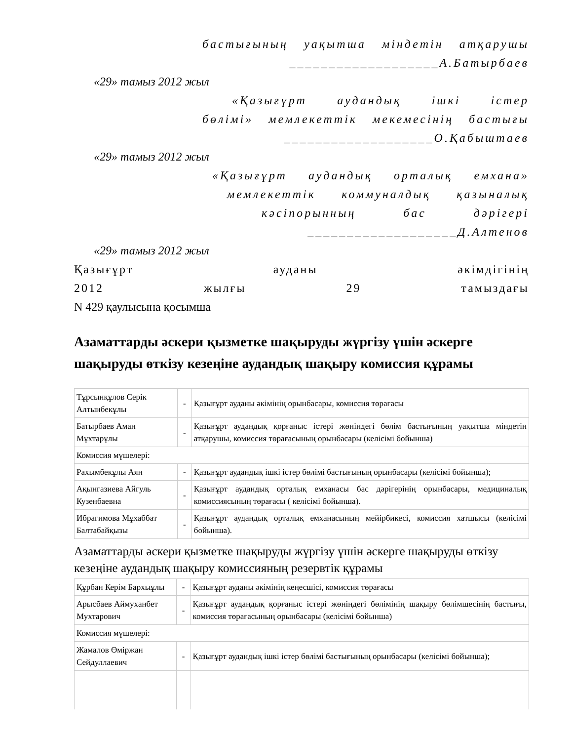бастығының уақытша міндетін атқарушы
___________________А.Батырбаев
«29» тамыз 2012 жыл
«Қазығұрт аудандық ішкі істер
бөлімі» мемлекеттік мекемесінің бастығы
___________________О.Қабыштаев
«29» тамыз 2012 жыл
«Қазығұрт аудандық орталық емхана»
мемлекеттік коммуналдық қазыналық
кәсіпорынның бас дәрігері
___________________Д.Алтенов
«29» тамыз 2012 жыл
Қазығұрт ауданы әкімдігінің
2012 жылғы 29 тамыздағы
N 429 қаулысына қосымша
Азаматтарды әскери қызметке шақыруды жүргізу үшін әскерге шақыруды өткізу кезеңіне аудандық шақыру комиссия құрамы
| Тұрсынқұлов Серік Алтынбекұлы | - | Қазығұрт ауданы әкімінің орынбасары, комиссия төрағасы |
| Батырбаев Аман Мұхтарұлы | - | Қазығұрт аудандық қорғаныс істері жөніндегі бөлім бастығының уақытша міндетін атқарушы, комиссия төрағасының орынбасары (келісімі бойынша) |
| Комиссия мүшелері: | | |
| Рахымбекұлы Аян | - | Қазығұрт аудандық ішкі істер бөлімі бастығының орынбасары (келісімі бойынша); |
| Ақынгазиева Айгуль Кузенбаевна | - | Қазығұрт аудандық орталық емханасы бас дәрігерінің орынбасары, медициналық комиссиясының төрағасы ( келісімі бойынша). |
| Ибрагимова Мұхаббат Балтабайқызы | - | Қазығұрт аудандық орталық емханасының мейірбикесі, комиссия хатшысы (келісімі бойынша). |
Азаматтарды әскери қызметке шақыруды жүргізу үшін әскерге шақыруды өткізу кезеңіне аудандық шақыру комиссияның резервтік құрамы
| Құрбан Керім Бархыұлы | - | Қазығұрт ауданы әкімінің кеңесшісі, комиссия төрағасы |
| Арысбаев Аймуханбет Мухтарович | - | Қазығұрт аудандық қорғаныс істері жөніндегі бөлімінің шақыру бөлімшесінің бастығы, комиссия төрағасының орынбасары (келісімі бойынша) |
| Комиссия мүшелері: | | |
| Жамалов Өміржан Сейдуллаевич | - | Қазығұрт аудандық ішкі істер бөлімі бастығының орынбасары (келісімі бойынша); |